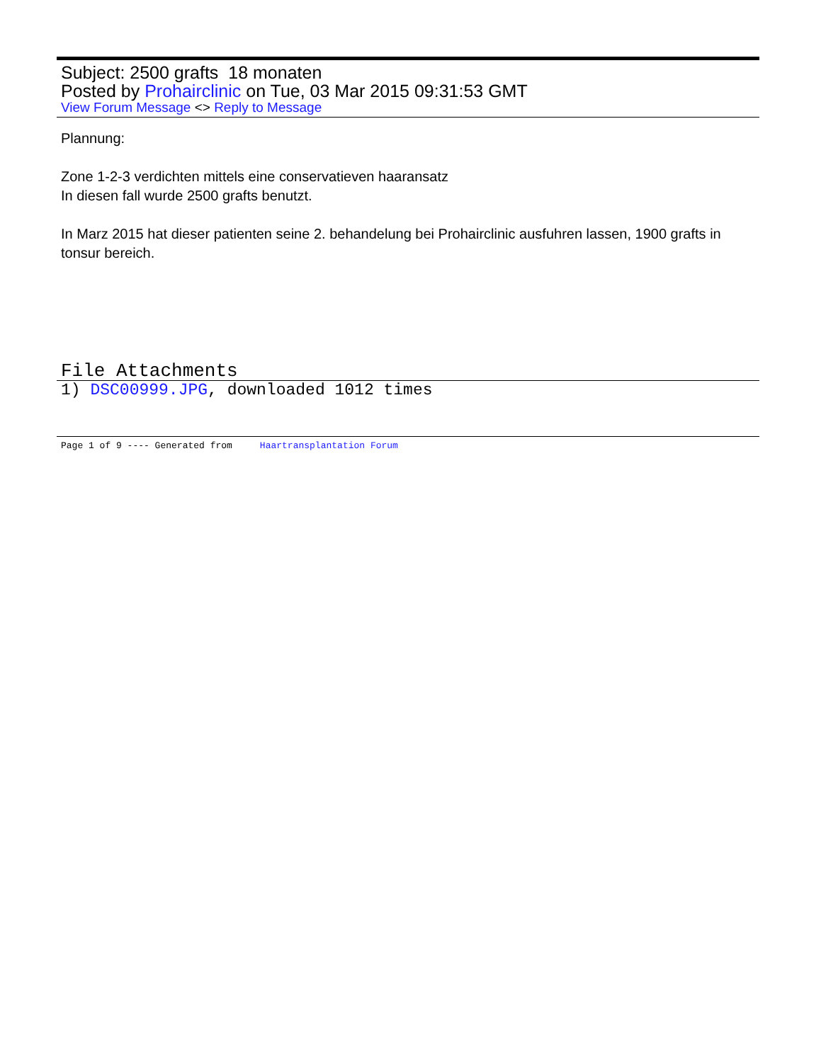Subject: 2500 grafts 18 monaten
Posted by Prohairclinic on Tue, 03 Mar 2015 09:31:53 GMT
View Forum Message <> Reply to Message
Plannung:
Zone 1-2-3 verdichten mittels eine conservatieven haaransatz
In diesen fall wurde 2500 grafts benutzt.
In Marz 2015 hat dieser patienten seine 2. behandelung bei Prohairclinic ausfuhren lassen, 1900 grafts in tonsur bereich.
File Attachments
1) DSC00999.JPG, downloaded 1012 times
Page 1 of 9 ---- Generated from Haartransplantation Forum